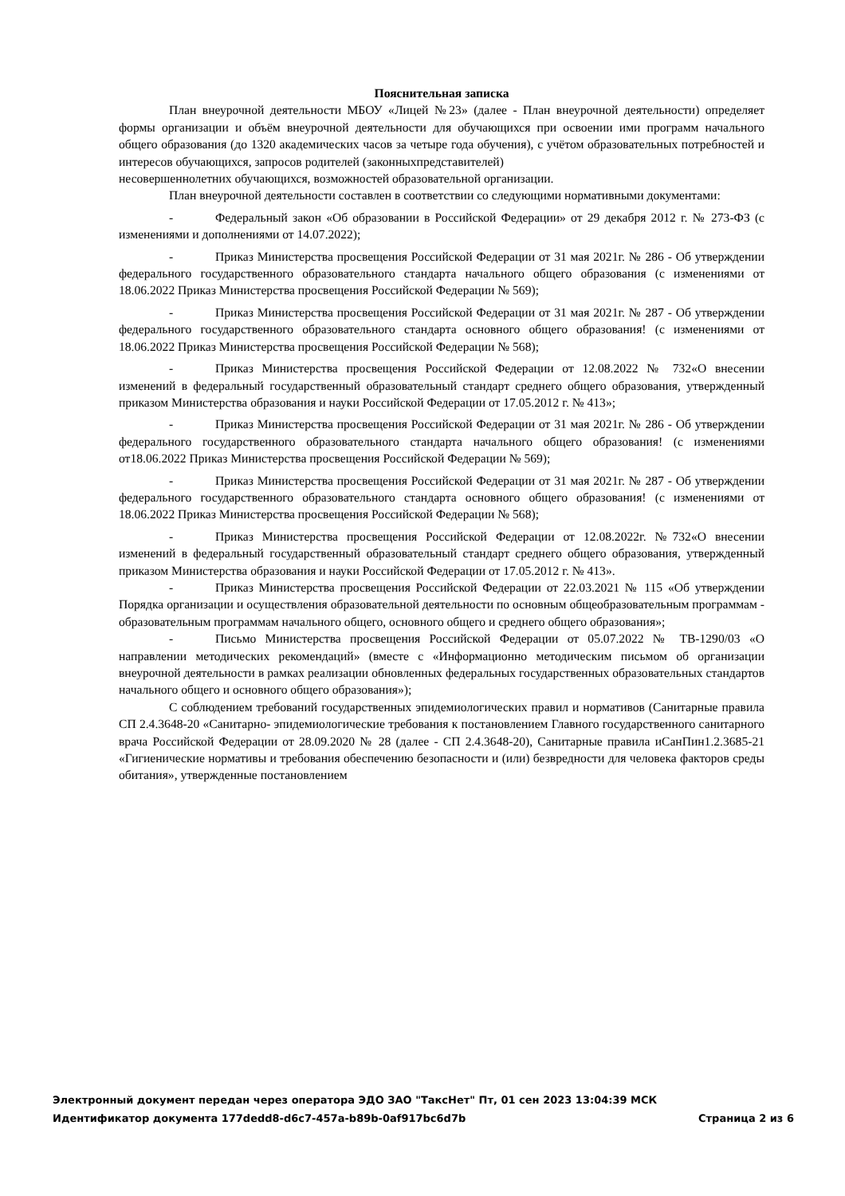Пояснительная записка
План внеурочной деятельности МБОУ «Лицей №23» (далее - План внеурочной деятельности) определяет формы организации и объём внеурочной деятельности для обучающихся при освоении ими программ начального общего образования (до 1320 академических часов за четыре года обучения), с учётом образовательных потребностей и интересов обучающихся, запросов родителей (законныхпредставителей)
несовершеннолетних обучающихся, возможностей образовательной организации.
План внеурочной деятельности составлен в соответствии со следующими нормативными документами:
- Федеральный закон «Об образовании в Российской Федерации» от 29 декабря 2012 г. № 273-ФЗ (с изменениями и дополнениями от 14.07.2022);
- Приказ Министерства просвещения Российской Федерации от 31 мая 2021г. № 286 - Об утверждении федерального государственного образовательного стандарта начального общего образования (с изменениями от 18.06.2022 Приказ Министерства просвещения Российской Федерации № 569);
- Приказ Министерства просвещения Российской Федерации от 31 мая 2021г. № 287 - Об утверждении федерального государственного образовательного стандарта основного общего образования! (с изменениями от 18.06.2022 Приказ Министерства просвещения Российской Федерации № 568);
- Приказ Министерства просвещения Российской Федерации от 12.08.2022 № 732«О внесении изменений в федеральный государственный образовательный стандарт среднего общего образования, утвержденный приказом Министерства образования и науки Российской Федерации от 17.05.2012 г. № 413»;
- Приказ Министерства просвещения Российской Федерации от 31 мая 2021г. № 286 - Об утверждении федерального государственного образовательного стандарта начального общего образования! (с изменениями от18.06.2022 Приказ Министерства просвещения Российской Федерации № 569);
- Приказ Министерства просвещения Российской Федерации от 31 мая 2021г. № 287 - Об утверждении федерального государственного образовательного стандарта основного общего образования! (с изменениями от 18.06.2022 Приказ Министерства просвещения Российской Федерации № 568);
- Приказ Министерства просвещения Российской Федерации от 12.08.2022г. №732«О внесении изменений в федеральный государственный образовательный стандарт среднего общего образования, утвержденный приказом Министерства образования и науки Российской Федерации от 17.05.2012 г. № 413».
- Приказ Министерства просвещения Российской Федерации от 22.03.2021 № 115 «Об утверждении Порядка организации и осуществления образовательной деятельности по основным общеобразовательным программам - образовательным программам начального общего, основного общего и среднего общего образования»;
- Письмо Министерства просвещения Российской Федерации от 05.07.2022 № ТВ-1290/03 «О направлении методических рекомендаций» (вместе с «Информационно методическим письмом об организации внеурочной деятельности в рамках реализации обновленных федеральных государственных образовательных стандартов начального общего и основного общего образования»);
С соблюдением требований государственных эпидемиологических правил и нормативов (Санитарные правила СП 2.4.3648-20 «Санитарно- эпидемиологические требования к постановлением Главного государственного санитарного врача Российской Федерации от 28.09.2020 № 28 (далее - СП 2.4.3648-20), Санитарные правила иСанПин1.2.3685-21 «Гигиенические нормативы и требования обеспечению безопасности и (или) безвредности для человека факторов среды обитания», утвержденные постановлением
Электронный документ передан через оператора ЭДО ЗАО "ТаксНет" Пт, 01 сен 2023 13:04:39 МСК
Идентификатор документа 177dedd8-d6c7-457a-b89b-0af917bc6d7b Страница 2 из 6